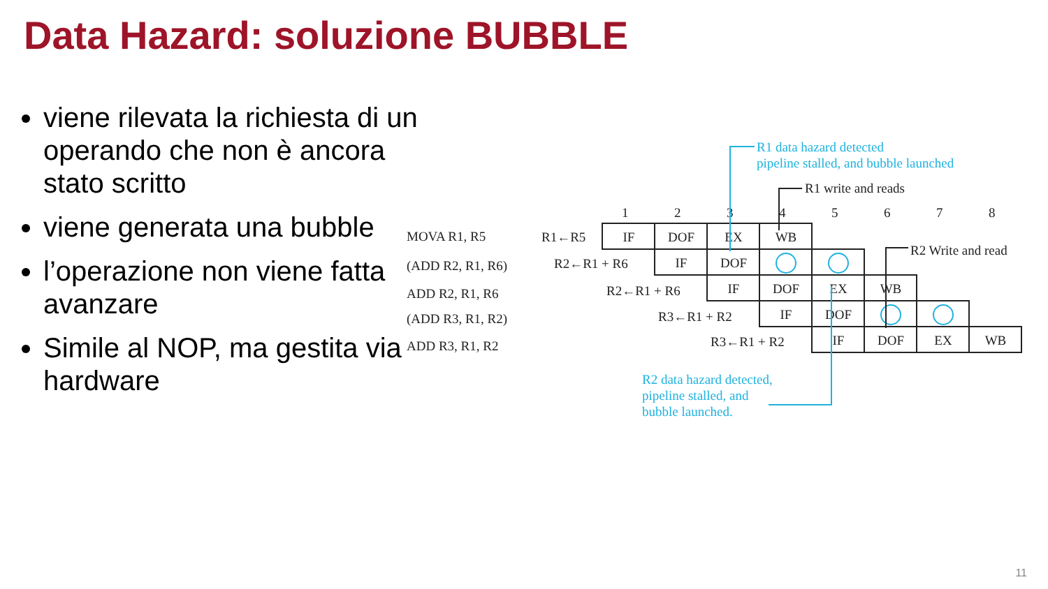Data Hazard: soluzione BUBBLE
viene rilevata la richiesta di un operando che non è ancora stato scritto
viene generata una bubble
l’operazione non viene fatta avanzare
Simile al NOP, ma gestita via hardware
R1 data hazard detected
pipeline stalled, and bubble launched
R2 data hazard detected,
pipeline stalled, and
bubble launched.
R1 write and reads
R2 Write and read
1
2
3
4
5
6
7
8
MOVA R1, R5
(ADD R2, R1, R6)
ADD R2, R1, R6
(ADD R3, R1, R2)
ADD R3, R1, R2
R1←R5
R2←R1 + R6
R2←R1 + R6
R3←R1 + R2
R3←R1 + R2
IF
DOF
EX
WB
IF
DOF
IF
DOF
EX
WB
IF
DOF
IF
DOF
EX
WB
11